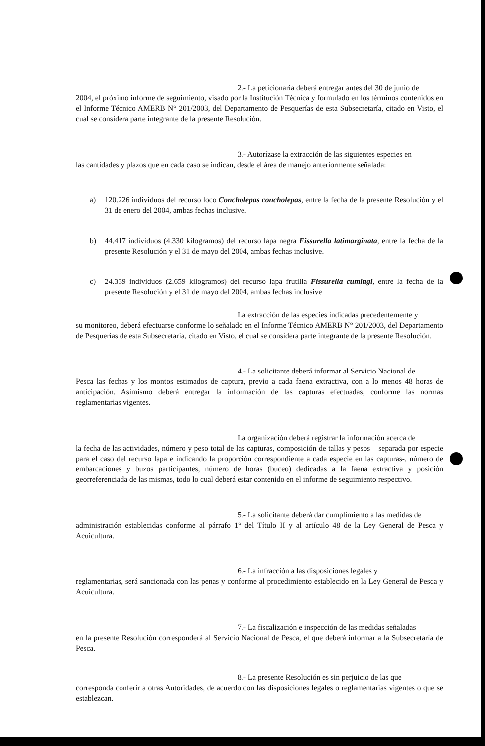2.- La peticionaria deberá entregar antes del 30 de junio de
2004, el próximo informe de seguimiento, visado por la Institución Técnica y formulado en los términos contenidos en el Informe Técnico AMERB N° 201/2003, del Departamento de Pesquerías de esta Subsecretaría, citado en Visto, el cual se considera parte integrante de la presente Resolución.
3.- Autorízase la extracción de las siguientes especies en
las cantidades y plazos que en cada caso se indican, desde el área de manejo anteriormente señalada:
a) 120.226 individuos del recurso loco Concholepas concholepas, entre la fecha de la presente Resolución y el 31 de enero del 2004, ambas fechas inclusive.
b) 44.417 individuos (4.330 kilogramos) del recurso lapa negra Fissurella latimarginata, entre la fecha de la presente Resolución y el 31 de mayo del 2004, ambas fechas inclusive.
c) 24.339 individuos (2.659 kilogramos) del recurso lapa frutilla Fissurella cumingi, entre la fecha de la presente Resolución y el 31 de mayo del 2004, ambas fechas inclusive
La extracción de las especies indicadas precedentemente y
su monitoreo, deberá efectuarse conforme lo señalado en el Informe Técnico AMERB N° 201/2003, del Departamento de Pesquerías de esta Subsecretaría, citado en Visto, el cual se considera parte integrante de la presente Resolución.
4.- La solicitante deberá informar al Servicio Nacional de
Pesca las fechas y los montos estimados de captura, previo a cada faena extractiva, con a lo menos 48 horas de anticipación. Asimismo deberá entregar la información de las capturas efectuadas, conforme las normas reglamentarias vigentes.
La organización deberá registrar la información acerca de
la fecha de las actividades, número y peso total de las capturas, composición de tallas y pesos – separada por especie para el caso del recurso lapa e indicando la proporción correspondiente a cada especie en las capturas-, número de embarcaciones y buzos participantes, número de horas (buceo) dedicadas a la faena extractiva y posición georreferenciada de las mismas, todo lo cual deberá estar contenido en el informe de seguimiento respectivo.
5.- La solicitante deberá dar cumplimiento a las medidas de
administración establecidas conforme al párrafo 1° del Título II y al artículo 48 de la Ley General de Pesca y Acuicultura.
6.- La infracción a las disposiciones legales y
reglamentarias, será sancionada con las penas y conforme al procedimiento establecido en la Ley General de Pesca y Acuicultura.
7.- La fiscalización e inspección de las medidas señaladas
en la presente Resolución corresponderá al Servicio Nacional de Pesca, el que deberá informar a la Subsecretaría de Pesca.
8.- La presente Resolución es sin perjuicio de las que
corresponda conferir a otras Autoridades, de acuerdo con las disposiciones legales o reglamentarias vigentes o que se establezcan.